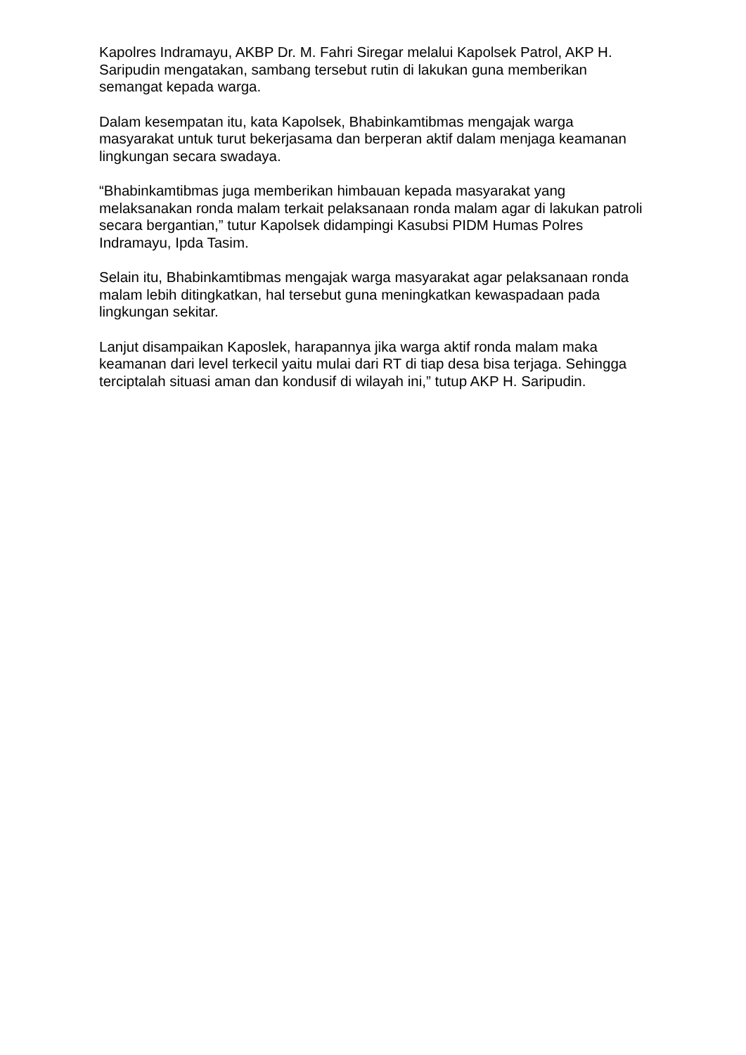Kapolres Indramayu, AKBP Dr. M. Fahri Siregar melalui Kapolsek Patrol, AKP H. Saripudin mengatakan, sambang tersebut rutin di lakukan guna memberikan semangat kepada warga.
Dalam kesempatan itu, kata Kapolsek, Bhabinkamtibmas mengajak warga masyarakat untuk turut bekerjasama dan berperan aktif dalam menjaga keamanan lingkungan secara swadaya.
“Bhabinkamtibmas juga memberikan himbauan kepada masyarakat yang melaksanakan ronda malam terkait pelaksanaan ronda malam agar di lakukan patroli secara bergantian,” tutur Kapolsek didampingi Kasubsi PIDM Humas Polres Indramayu, Ipda Tasim.
Selain itu, Bhabinkamtibmas mengajak warga masyarakat agar pelaksanaan ronda malam lebih ditingkatkan, hal tersebut guna meningkatkan kewaspadaan pada lingkungan sekitar.
Lanjut disampaikan Kaposlek, harapannya jika warga aktif ronda malam maka keamanan dari level terkecil yaitu mulai dari RT di tiap desa bisa terjaga. Sehingga terciptalah situasi aman dan kondusif di wilayah ini,” tutup AKP H. Saripudin.